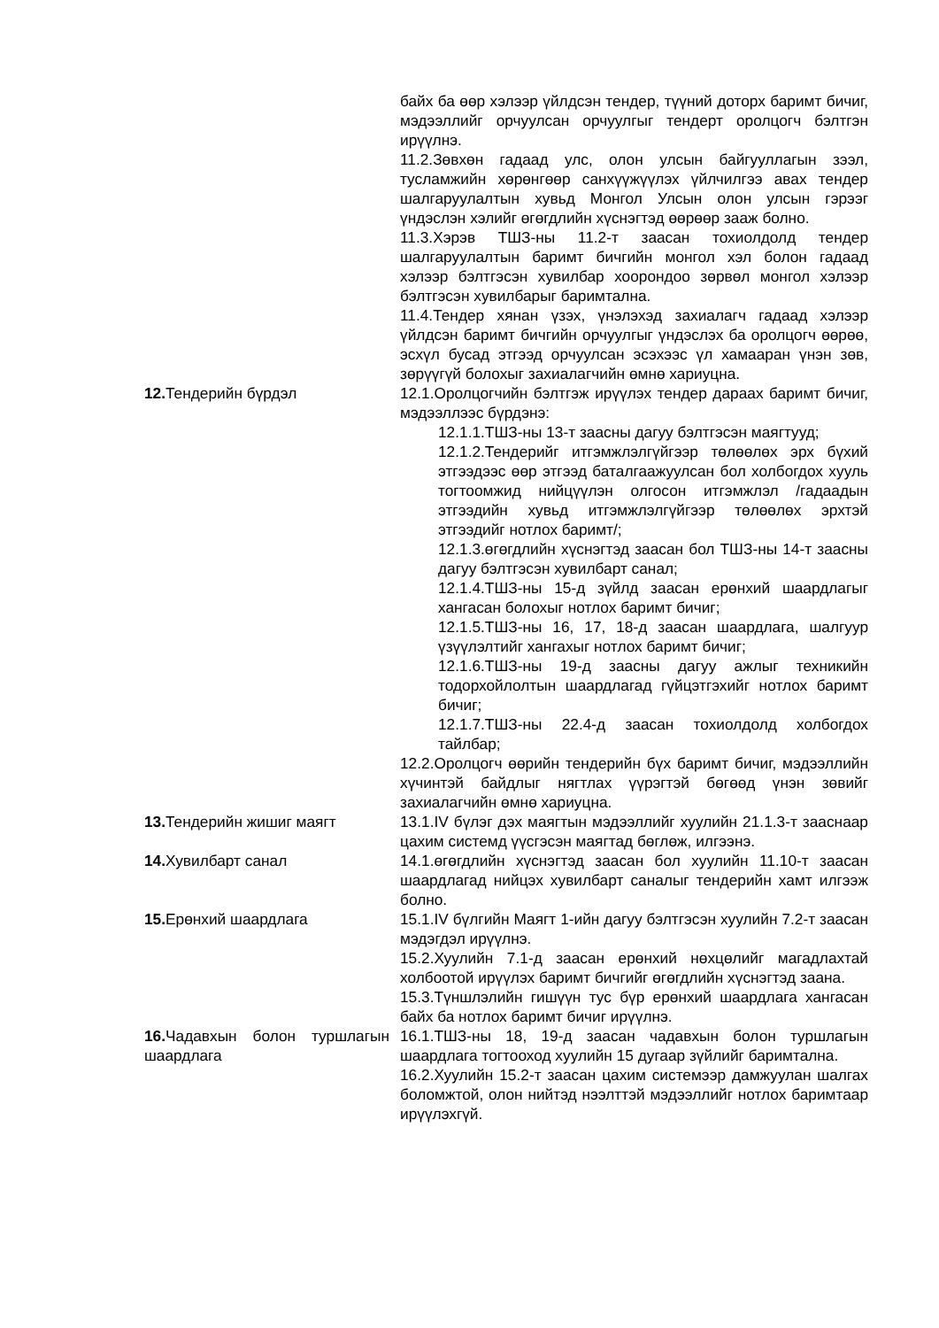| | байх ба өөр хэлээр үйлдсэн тендер, түүний доторх баримт бичиг, мэдээллийг орчуулсан орчуулгыг тендерт оролцогч бэлтгэн ирүүлнэ. 11.2.Зөвхөн гадаад улс, олон улсын байгууллагын зээл, тусламжийн хөрөнгөөр санхүүжүүлэх үйлчилгээ авах тендер шалгаруулалтын хувьд Монгол Улсын олон улсын гэрээг үндэслэн хэлийг өгөгдлийн хүснэгтэд өөрөөр зааж болно. 11.3.Хэрэв ТШЗ-ны 11.2-т заасан тохиолдолд тендер шалгаруулалтын баримт бичгийн монгол хэл болон гадаад хэлээр бэлтгэсэн хувилбар хоорондоо зөрвөл монгол хэлээр бэлтгэсэн хувилбарыг баримтална. 11.4.Тендер хянан үзэх, үнэлэхэд захиалагч гадаад хэлээр үйлдсэн баримт бичгийн орчуулгыг үндэслэх ба оролцогч өөрөө, эсхүл бусад этгээд орчуулсан эсэхээс үл хамааран үнэн зөв, зөрүүгүй болохыг захиалагчийн өмнө хариуцна. |
| 12. Тендерийн бүрдэл | 12.1.Оролцогчийн бэлтгэж ирүүлэх тендер дараах баримт бичиг, мэдээллээс бүрдэнэ: 12.1.1.ТШЗ-ны 13-т заасны дагуу бэлтгэсэн маягтууд; 12.1.2.Тендерийг итгэмжлэлгүйгээр төлөөлөх эрх бүхий этгээдээс өөр этгээд баталгаажуулсан бол холбогдох хууль тогтоомжид нийцүүлэн олгосон итгэмжлэл /гадаадын этгээдийн хувьд итгэмжлэлгүйгээр төлөөлөх эрхтэй этгээдийг нотлох баримт/; 12.1.3.өгөгдлийн хүснэгтэд заасан бол ТШЗ-ны 14-т заасны дагуу бэлтгэсэн хувилбарт санал; 12.1.4.ТШЗ-ны 15-д зүйлд заасан ерөнхий шаардлагыг хангасан болохыг нотлох баримт бичиг; 12.1.5.ТШЗ-ны 16, 17, 18-д заасан шаардлага, шалгуур үзүүлэлтийг хангахыг нотлох баримт бичиг; 12.1.6.ТШЗ-ны 19-д заасны дагуу ажлыг техникийн тодорхойлолтын шаардлагад гүйцэтгэхийг нотлох баримт бичиг; 12.1.7.ТШЗ-ны 22.4-д заасан тохиолдолд холбогдох тайлбар; 12.2.Оролцогч өөрийн тендерийн бүх баримт бичиг, мэдээллийн хүчинтэй байдлыг нягтлах үүрэгтэй бөгөөд үнэн зөвийг захиалагчийн өмнө хариуцна. |
| 13. Тендерийн жишиг маягт | 13.1.IV бүлэг дэх маягтын мэдээллийг хуулийн 21.1.3-т зааснаар цахим системд үүсгэсэн маягтад бөглөж, илгээнэ. |
| 14. Хувилбарт санал | 14.1.өгөгдлийн хүснэгтэд заасан бол хуулийн 11.10-т заасан шаардлагад нийцэх хувилбарт саналыг тендерийн хамт илгээж болно. |
| 15. Ерөнхий шаардлага | 15.1.IV бүлгийн Маягт 1-ийн дагуу бэлтгэсэн хуулийн 7.2-т заасан мэдэгдэл ирүүлнэ. 15.2.Хуулийн 7.1-д заасан ерөнхий нөхцөлийг магадлахтай холбоотой ирүүлэх баримт бичгийг өгөгдлийн хүснэгтэд заана. 15.3.Түншлэлийн гишүүн тус бүр ерөнхий шаардлага хангасан байх ба нотлох баримт бичиг ирүүлнэ. |
| 16. Чадавхын болон туршлагын шаардлага | 16.1.ТШЗ-ны 18, 19-д заасан чадавхын болон туршлагын шаардлага тогтооход хуулийн 15 дугаар зүйлийг баримтална. 16.2.Хуулийн 15.2-т заасан цахим системээр дамжуулан шалгах боломжтой, олон нийтэд нээлттэй мэдээллийг нотлох баримтаар ирүүлэхгүй. |